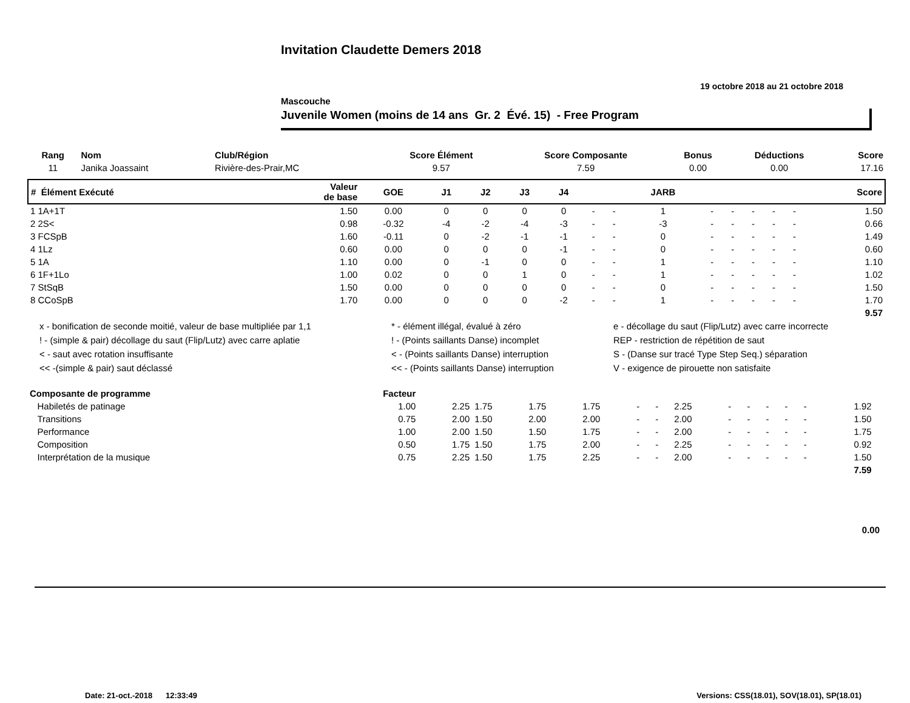Invitation Claudette Demers 2018
19 octobre 2018 au 21 octobre 2018
Mascouche
Juvenile Women (moins de 14 ans Gr. 2 Évé. 15) - Free Program
| Rang | Nom | Club/Région | Score Élément | Score Composante | Bonus | Déductions | Score |
| --- | --- | --- | --- | --- | --- | --- | --- |
| 11 | Janika Joassaint | Rivière-des-Prair,MC | 9.57 | 7.59 | 0.00 | 0.00 | 17.16 |
| # Élément Exécuté | Valeur de base | GOE | J1 | J2 | J3 | J4 | | | JARB | | | | | | Score |
| --- | --- | --- | --- | --- | --- | --- | --- | --- | --- | --- | --- | --- | --- | --- | --- |
| 1 1A+1T | 1.50 | 0.00 | 0 | 0 | 0 | 0 | - | - | 1 | - | - | - | - | - | 1.50 |
| 2 2S< | 0.98 | -0.32 | -4 | -2 | -4 | -3 | - | - | -3 | - | - | - | - | - | 0.66 |
| 3 FCSpB | 1.60 | -0.11 | 0 | -2 | -1 | -1 | - | - | 0 | - | - | - | - | - | 1.49 |
| 4 1Lz | 0.60 | 0.00 | 0 | 0 | 0 | -1 | - | - | 0 | - | - | - | - | - | 0.60 |
| 5 1A | 1.10 | 0.00 | 0 | -1 | 0 | 0 | - | - | 1 | - | - | - | - | - | 1.10 |
| 6 1F+1Lo | 1.00 | 0.02 | 0 | 0 | 1 | 0 | - | - | 1 | - | - | - | - | - | 1.02 |
| 7 StSqB | 1.50 | 0.00 | 0 | 0 | 0 | 0 | - | - | 0 | - | - | - | - | - | 1.50 |
| 8 CCoSpB | 1.70 | 0.00 | 0 | 0 | 0 | -2 | - | - | 1 | - | - | - | - | - | 1.70 |
| 9.57 | | | | | | | | | | | | | | | |
| x - bonification de seconde moitié, valeur de base multipliée par 1,1 | * - élément illégal, évalué à zéro | e - décollage du saut (Flip/Lutz) avec carre incorrecte |
| ! - (simple & pair) décollage du saut (Flip/Lutz) avec carre aplatie | ! - (Points saillants Danse) incomplet | REP - restriction de répétition de saut |
| < - saut avec rotation insuffisante | < - (Points saillants Danse) interruption | S - (Danse sur tracé Type Step Seq.) séparation |
| << -(simple & pair) saut déclassé | << - (Points saillants Danse) interruption | V - exigence de pirouette non satisfaite |
| Composante de programme | Facteur | | | | | | | | | | | | | | |
| --- | --- | --- | --- | --- | --- | --- | --- | --- | --- | --- | --- | --- | --- | --- | --- |
| Habiletés de patinage | 1.00 | 2.25 | 1.75 | 1.75 | 1.75 | - | - | 2.25 | - | - | - | - | - | 1.92 | |
| Transitions | 0.75 | 2.00 | 1.50 | 2.00 | 2.00 | - | - | 2.00 | - | - | - | - | - | 1.50 | |
| Performance | 1.00 | 2.00 | 1.50 | 1.50 | 1.75 | - | - | 2.00 | - | - | - | - | - | 1.75 | |
| Composition | 0.50 | 1.75 | 1.50 | 1.75 | 2.00 | - | - | 2.25 | - | - | - | - | - | 0.92 | |
| Interprétation de la musique | 0.75 | 2.25 | 1.50 | 1.75 | 2.25 | - | - | 2.00 | - | - | - | - | - | 1.50 | |
| 7.59 | | | | | | | | | | | | | | | |
0.00
Date: 21-oct.-2018 12:33:49 Versions: CSS(18.01), SOV(18.01), SP(18.01)